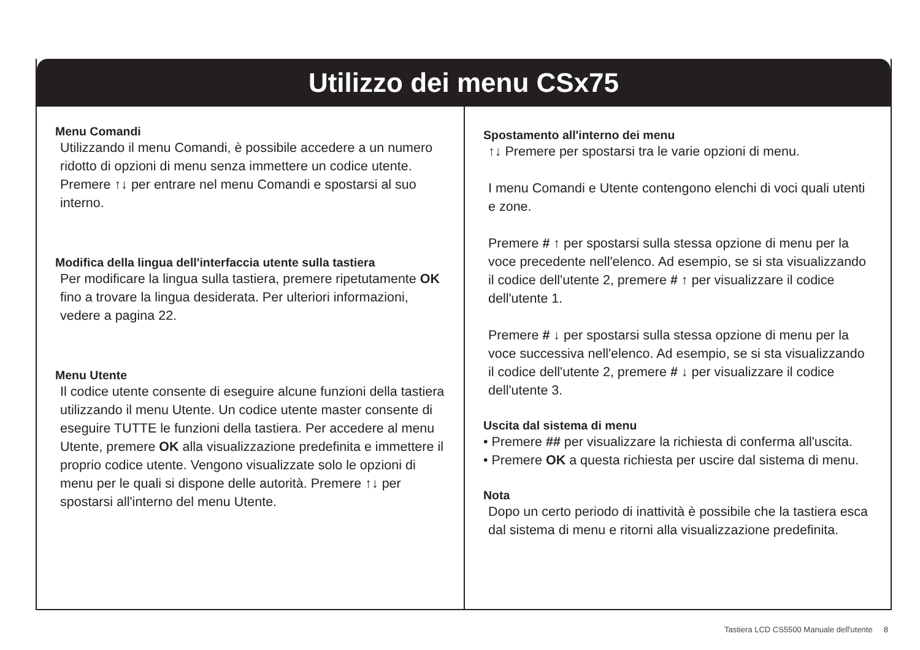Utilizzo dei menu CSx75
Menu Comandi
Utilizzando il menu Comandi, è possibile accedere a un numero ridotto di opzioni di menu senza immettere un codice utente. Premere ↑↓ per entrare nel menu Comandi e spostarsi al suo interno.
Modifica della lingua dell'interfaccia utente sulla tastiera
Per modificare la lingua sulla tastiera, premere ripetutamente OK fino a trovare la lingua desiderata. Per ulteriori informazioni, vedere a pagina 22.
Menu Utente
Il codice utente consente di eseguire alcune funzioni della tastiera utilizzando il menu Utente. Un codice utente master consente di eseguire TUTTE le funzioni della tastiera. Per accedere al menu Utente, premere OK alla visualizzazione predefinita e immettere il proprio codice utente. Vengono visualizzate solo le opzioni di menu per le quali si dispone delle autorità. Premere ↑↓ per spostarsi all'interno del menu Utente.
Spostamento all'interno dei menu
↑↓ Premere per spostarsi tra le varie opzioni di menu.
I menu Comandi e Utente contengono elenchi di voci quali utenti e zone.
Premere # ↑ per spostarsi sulla stessa opzione di menu per la voce precedente nell'elenco. Ad esempio, se si sta visualizzando il codice dell'utente 2, premere # ↑ per visualizzare il codice dell'utente 1.
Premere # ↓ per spostarsi sulla stessa opzione di menu per la voce successiva nell'elenco. Ad esempio, se si sta visualizzando il codice dell'utente 2, premere # ↓ per visualizzare il codice dell'utente 3.
Uscita dal sistema di menu
• Premere ## per visualizzare la richiesta di conferma all'uscita.
• Premere OK a questa richiesta per uscire dal sistema di menu.
Nota
Dopo un certo periodo di inattività è possibile che la tastiera esca dal sistema di menu e ritorni alla visualizzazione predefinita.
Tastiera LCD CS5500 Manuale dell'utente 8